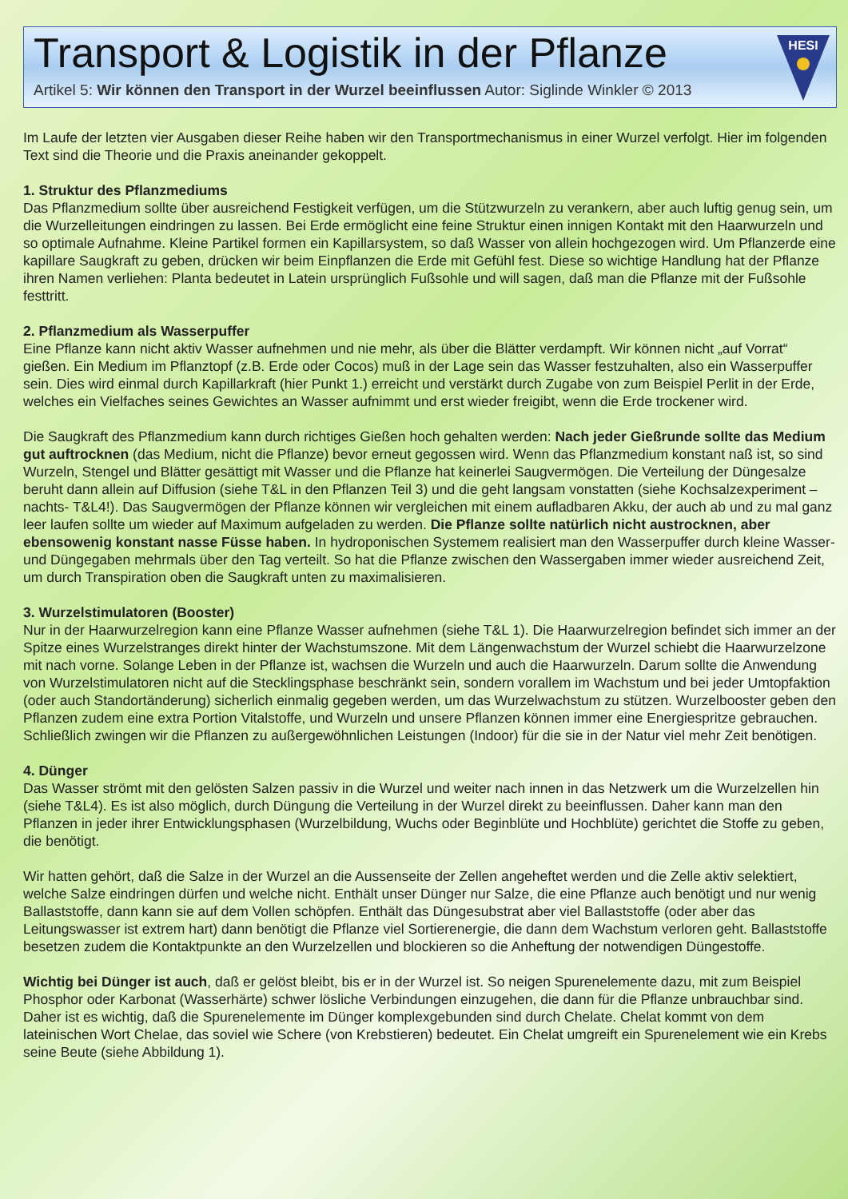Transport & Logistik in der Pflanze
Artikel 5: Wir können den Transport in der Wurzel beeinflussen Autor: Siglinde Winkler © 2013
HESI
Im Laufe der letzten vier Ausgaben dieser Reihe haben wir den Transportmechanismus in einer Wurzel verfolgt. Hier im folgenden Text sind die Theorie und die Praxis aneinander gekoppelt.
1. Struktur des Pflanzmediums
Das Pflanzmedium sollte über ausreichend Festigkeit verfügen, um die Stützwurzeln zu verankern, aber auch luftig genug sein, um die Wurzelleitungen eindringen zu lassen. Bei Erde ermöglicht eine feine Struktur einen innigen Kontakt mit den Haarwurzeln und so optimale Aufnahme. Kleine Partikel formen ein Kapillarsystem, so daß Wasser von allein hochgezogen wird. Um Pflanzerde eine kapillare Saugkraft zu geben, drücken wir beim Einpflanzen die Erde mit Gefühl fest. Diese so wichtige Handlung hat der Pflanze ihren Namen verliehen: Planta bedeutet in Latein ursprünglich Fußsohle und will sagen, daß man die Pflanze mit der Fußsohle festtritt.
2. Pflanzmedium als Wasserpuffer
Eine Pflanze kann nicht aktiv Wasser aufnehmen und nie mehr, als über die Blätter verdampft. Wir können nicht „auf Vorrat“ gießen. Ein Medium im Pflanztopf (z.B. Erde oder Cocos) muß in der Lage sein das Wasser festzuhalten, also ein Wasserpuffer sein. Dies wird einmal durch Kapillarkraft (hier Punkt 1.) erreicht und verstärkt durch Zugabe von zum Beispiel Perlit in der Erde, welches ein Vielfaches seines Gewichtes an Wasser aufnimmt und erst wieder freigibt, wenn die Erde trockener wird.
Die Saugkraft des Pflanzmedium kann durch richtiges Gießen hoch gehalten werden: Nach jeder Gießrunde sollte das Medium gut auftrocknen (das Medium, nicht die Pflanze) bevor erneut gegossen wird. Wenn das Pflanzmedium konstant naß ist, so sind Wurzeln, Stengel und Blätter gesättigt mit Wasser und die Pflanze hat keinerlei Saugvermögen. Die Verteilung der Düngesalze beruht dann allein auf Diffusion (siehe T&L in den Pflanzen Teil 3) und die geht langsam vonstatten (siehe Kochsalzexperiment –nachts- T&L4!). Das Saugvermögen der Pflanze können wir vergleichen mit einem aufladbaren Akku, der auch ab und zu mal ganz leer laufen sollte um wieder auf Maximum aufgeladen zu werden. Die Pflanze sollte natürlich nicht austrocknen, aber ebensowenig konstant nasse Füsse haben. In hydroponischen Systemem realisiert man den Wasserpuffer durch kleine Wasser- und Düngegaben mehrmals über den Tag verteilt. So hat die Pflanze zwischen den Wassergaben immer wieder ausreichend Zeit, um durch Transpiration oben die Saugkraft unten zu maximalisieren.
3. Wurzelstimulatoren (Booster)
Nur in der Haarwurzelregion kann eine Pflanze Wasser aufnehmen (siehe T&L 1). Die Haarwurzelregion befindet sich immer an der Spitze eines Wurzelstranges direkt hinter der Wachstumszone. Mit dem Längenwachstum der Wurzel schiebt die Haarwurzelzone mit nach vorne. Solange Leben in der Pflanze ist, wachsen die Wurzeln und auch die Haarwurzeln. Darum sollte die Anwendung von Wurzelstimulatoren nicht auf die Stecklingsphase beschränkt sein, sondern vorallem im Wachstum und bei jeder Umtopfaktion (oder auch Standortänderung) sicherlich einmalig gegeben werden, um das Wurzelwachstum zu stützen. Wurzelbooster geben den Pflanzen zudem eine extra Portion Vitalstoffe, und Wurzeln und unsere Pflanzen können immer eine Energiespritze gebrauchen. Schließlich zwingen wir die Pflanzen zu außergewöhnlichen Leistungen (Indoor) für die sie in der Natur viel mehr Zeit benötigen.
4. Dünger
Das Wasser strömt mit den gelösten Salzen passiv in die Wurzel und weiter nach innen in das Netzwerk um die Wurzelzellen hin (siehe T&L4). Es ist also möglich, durch Düngung die Verteilung in der Wurzel direkt zu beeinflussen. Daher kann man den Pflanzen in jeder ihrer Entwicklungsphasen (Wurzelbildung, Wuchs oder Beginblüte und Hochblüte) gerichtet die Stoffe zu geben, die benötigt.
Wir hatten gehört, daß die Salze in der Wurzel an die Aussenseite der Zellen angeheftet werden und die Zelle aktiv selektiert, welche Salze eindringen dürfen und welche nicht. Enthält unser Dünger nur Salze, die eine Pflanze auch benötigt und nur wenig Ballaststoffe, dann kann sie auf dem Vollen schöpfen. Enthält das Düngesubstrat aber viel Ballaststoffe (oder aber das Leitungswasser ist extrem hart) dann benötigt die Pflanze viel Sortierenergie, die dann dem Wachstum verloren geht. Ballaststoffe besetzen zudem die Kontaktpunkte an den Wurzelzellen und blockieren so die Anheftung der notwendigen Düngestoffe.
Wichtig bei Dünger ist auch, daß er gelöst bleibt, bis er in der Wurzel ist. So neigen Spurenelemente dazu, mit zum Beispiel Phosphor oder Karbonat (Wasserhärte) schwer lösliche Verbindungen einzugehen, die dann für die Pflanze unbrauchbar sind. Daher ist es wichtig, daß die Spurenelemente im Dünger komplexgebunden sind durch Chelate. Chelat kommt von dem lateinischen Wort Chelae, das soviel wie Schere (von Krebstieren) bedeutet. Ein Chelat umgreift ein Spurenelement wie ein Krebs seine Beute (siehe Abbildung 1).